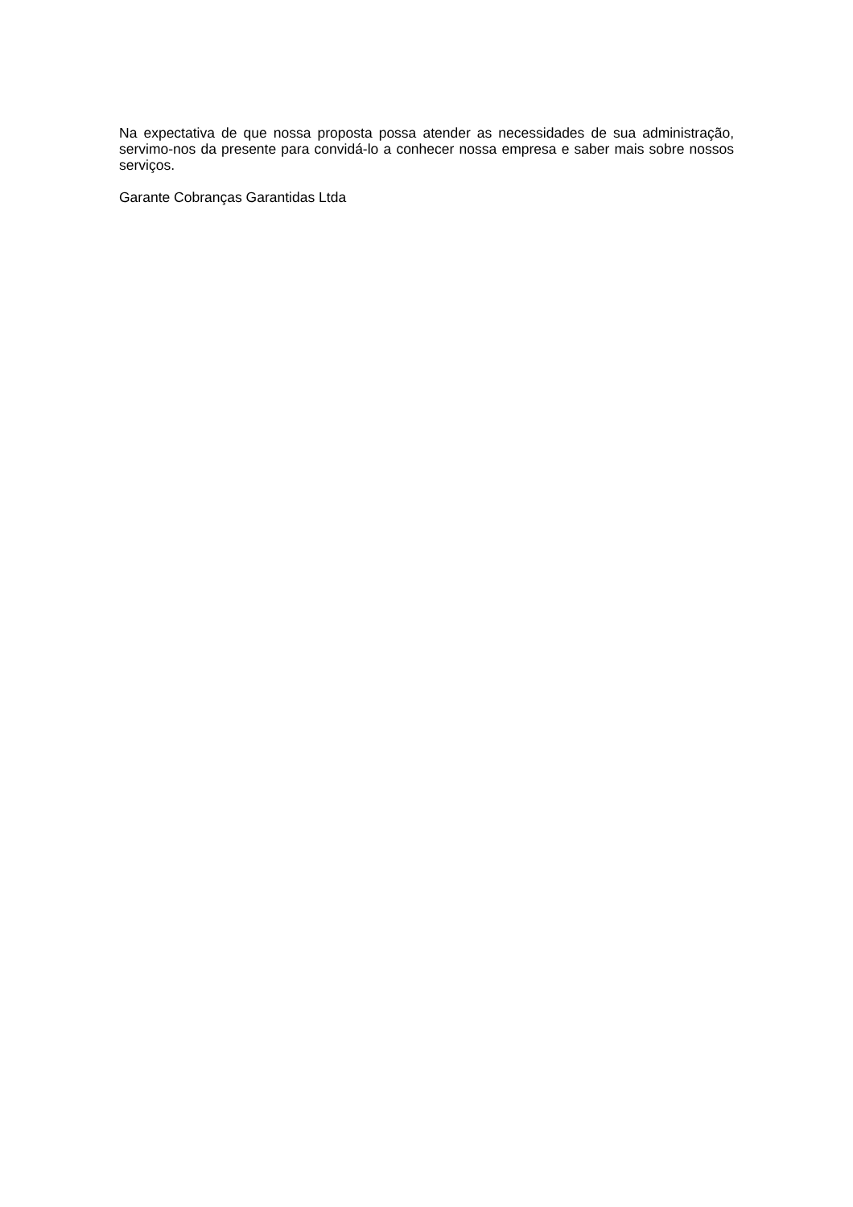Na expectativa de que nossa proposta possa atender as necessidades de sua administração, servimo-nos da presente para convidá-lo a conhecer nossa empresa e saber mais sobre nossos serviços.
Garante Cobranças Garantidas Ltda